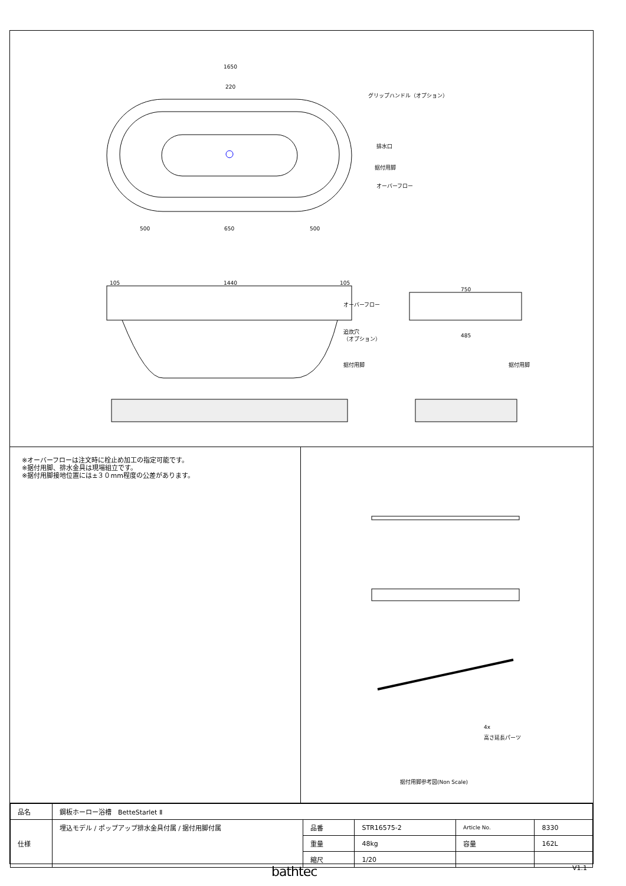1650
220
グリップハンドル（オプション）
排水口
据付用脚
オーバーフロー
500
650
500
105
1440
105
オーバーフロー
追炊穴
（オプション）
据付用脚
750
485
据付用脚
※オーバーフローは注文時に栓止め加工の指定可能です。
※据付用脚、排水金具は現場組立です。
※据付用脚接地位置には±３０mm程度の公差があります。
4x
高さ延長パーツ
据付用脚参考図(Non Scale)
| 品名 | 鋼板ホーロー浴槽 BetteStarlet Ⅱ | | | | |
| 仕様 | 埋込モデル / ポップアップ排水金具付属 / 据付用脚付属 | 品番 | STR16575-2 | Article No. | 8330 |
| | | 重量 | 48kg | 容量 | 162L |
| | | 縮尺 | 1/20 | | |
bathtec V1.1